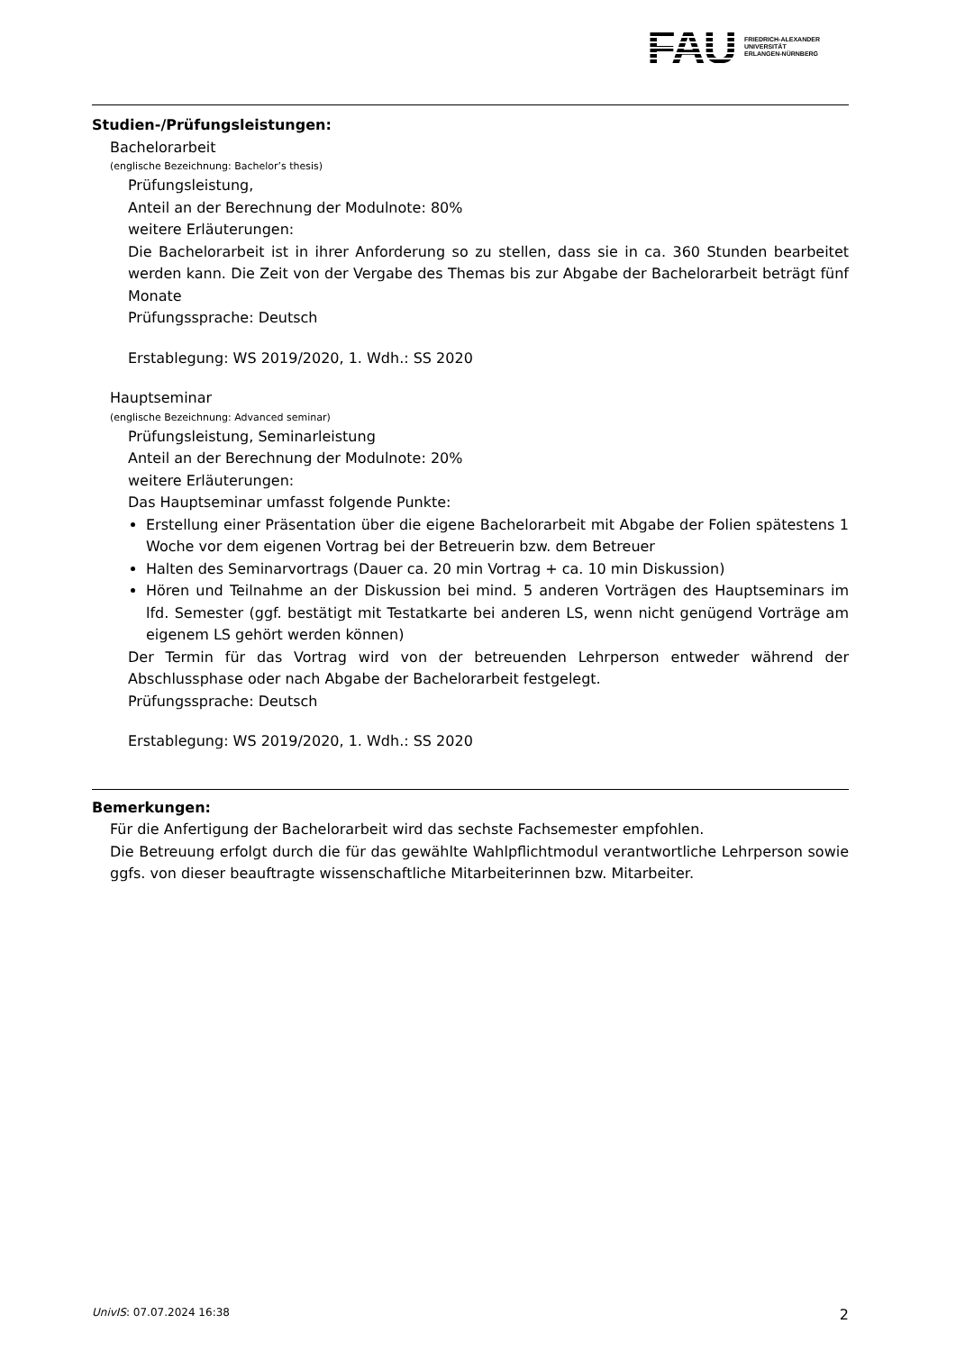FAU
FRIEDRICH-ALEXANDER
UNIVERSITÄT
ERLANGEN-NÜRNBERG
Studien-/Prüfungsleistungen:
Bachelorarbeit
(englische Bezeichnung: Bachelor’s thesis)
Prüfungsleistung,
Anteil an der Berechnung der Modulnote: 80%
weitere Erläuterungen:
Die Bachelorarbeit ist in ihrer Anforderung so zu stellen, dass sie in ca. 360 Stunden bearbeitet werden kann. Die Zeit von der Vergabe des Themas bis zur Abgabe der Bachelorarbeit beträgt fünf Monate
Prüfungssprache: Deutsch
Erstablegung: WS 2019/2020, 1. Wdh.: SS 2020
Hauptseminar
(englische Bezeichnung: Advanced seminar)
Prüfungsleistung, Seminarleistung
Anteil an der Berechnung der Modulnote: 20%
weitere Erläuterungen:
Das Hauptseminar umfasst folgende Punkte:
Erstellung einer Präsentation über die eigene Bachelorarbeit mit Abgabe der Folien spätestens 1 Woche vor dem eigenen Vortrag bei der Betreuerin bzw. dem Betreuer
Halten des Seminarvortrags (Dauer ca. 20 min Vortrag + ca. 10 min Diskussion)
Hören und Teilnahme an der Diskussion bei mind. 5 anderen Vorträgen des Hauptseminars im lfd. Semester (ggf. bestätigt mit Testatkarte bei anderen LS, wenn nicht genügend Vorträge am eigenem LS gehört werden können)
Der Termin für das Vortrag wird von der betreuenden Lehrperson entweder während der Abschlussphase oder nach Abgabe der Bachelorarbeit festgelegt.
Prüfungssprache: Deutsch
Erstablegung: WS 2019/2020, 1. Wdh.: SS 2020
Bemerkungen:
Für die Anfertigung der Bachelorarbeit wird das sechste Fachsemester empfohlen.
Die Betreuung erfolgt durch die für das gewählte Wahlpflichtmodul verantwortliche Lehrperson sowie ggfs. von dieser beauftragte wissenschaftliche Mitarbeiterinnen bzw. Mitarbeiter.
UnivIS: 07.07.2024 16:38 2